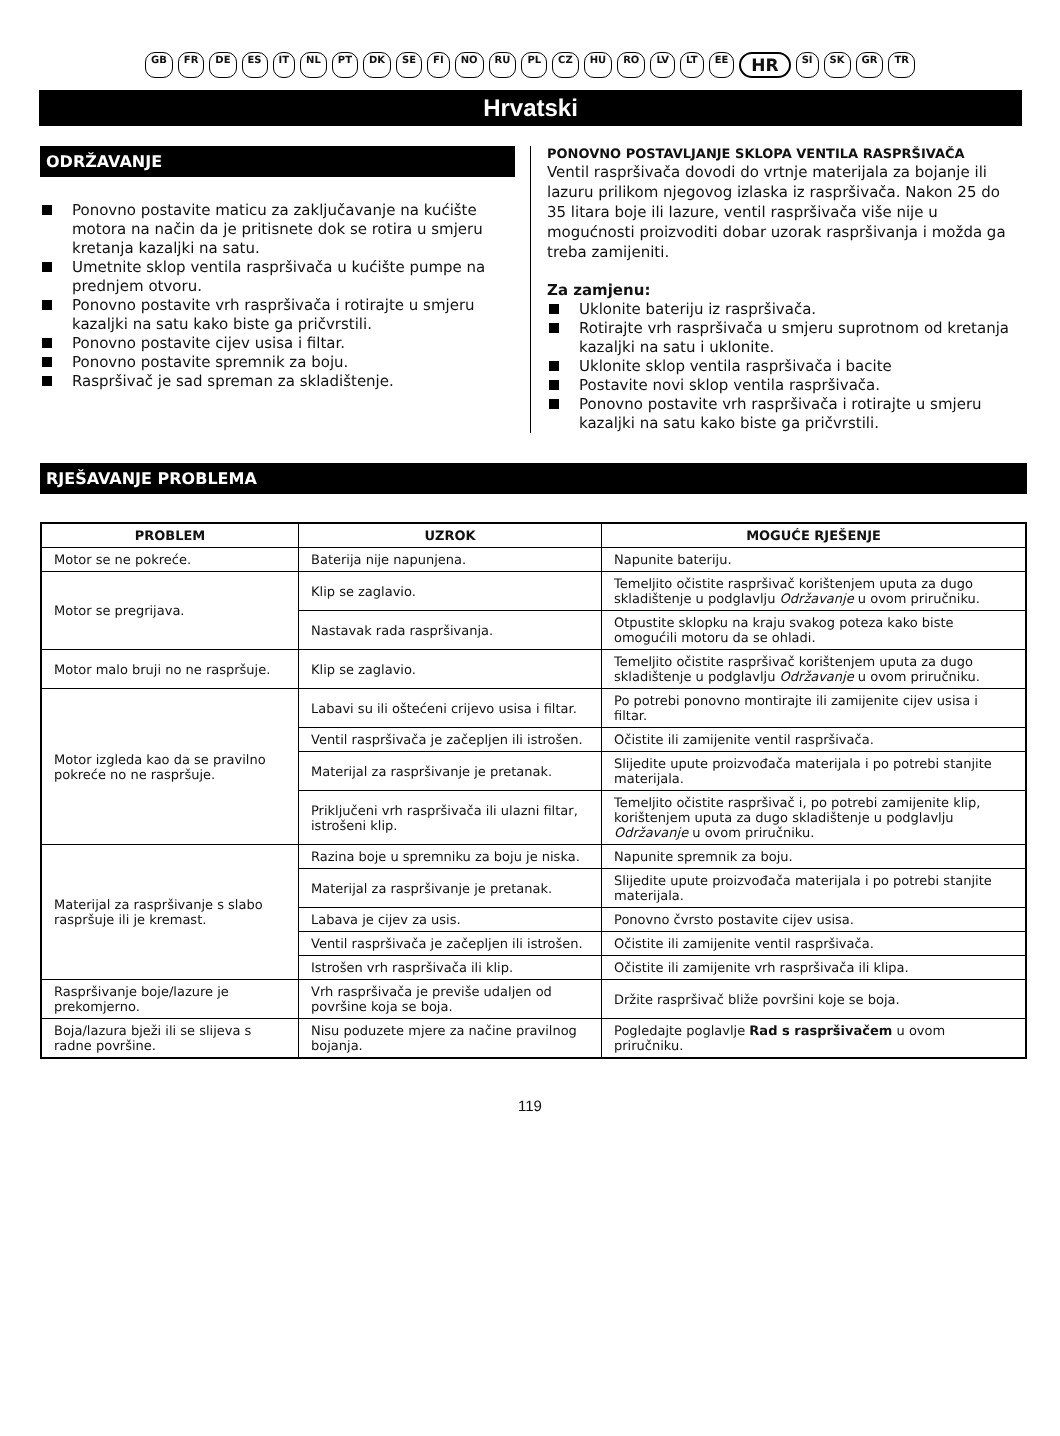GB FR DE ES IT NL PT DK SE FI NO RU PL CZ HU RO LV LT EE HR SI SK GR TR
Hrvatski
ODRŽAVANJE
Ponovno postavite maticu za zaključavanje na kućište motora na način da je pritisnete dok se rotira u smjeru kretanja kazaljki na satu.
Umetnite sklop ventila raspršivača u kućište pumpe na prednjem otvoru.
Ponovno postavite vrh raspršivača i rotirajte u smjeru kazaljki na satu kako biste ga pričvrstili.
Ponovno postavite cijev usisa i filtar.
Ponovno postavite spremnik za boju.
Raspršivač je sad spreman za skladištenje.
PONOVNO POSTAVLJANJE SKLOPA VENTILA RASPRŠIVAČA
Ventil raspršivača dovodi do vrtnje materijala za bojanje ili lazuru prilikom njegovog izlaska iz raspršivača. Nakon 25 do 35 litara boje ili lazure, ventil raspršivača više nije u mogućnosti proizvoditi dobar uzorak raspršivanja i možda ga treba zamijeniti.
Za zamjenu:
Uklonite bateriju iz raspršivača.
Rotirajte vrh raspršivača u smjeru suprotnom od kretanja kazaljki na satu i uklonite.
Uklonite sklop ventila raspršivača i bacite
Postavite novi sklop ventila raspršivača.
Ponovno postavite vrh raspršivača i rotirajte u smjeru kazaljki na satu kako biste ga pričvrstili.
RJEŠAVANJE PROBLEMA
| PROBLEM | UZROK | MOGUĆE RJEŠENJE |
| --- | --- | --- |
| Motor se ne pokreće. | Baterija nije napunjena. | Napunite bateriju. |
| Motor se pregrijava. | Klip se zaglavio. | Temeljito očistite raspršivač korištenjem uputa za dugo skladištenje u podglavlju Održavanje u ovom priručniku. |
| | Nastavak rada raspršivanja. | Otpustite sklopku na kraju svakog poteza kako biste omogućili motoru da se ohladi. |
| Motor malo bruji no ne raspršuje. | Klip se zaglavio. | Temeljito očistite raspršivač korištenjem uputa za dugo skladištenje u podglavlju Održavanje u ovom priručniku. |
| Motor izgleda kao da se pravilno pokreće no ne raspršuje. | Labavi su ili oštećeni crijevo usisa i filtar. | Po potrebi ponovno montirajte ili zamijenite cijev usisa i filtar. |
| | Ventil raspršivača je začepljen ili istrošen. | Očistite ili zamijenite ventil raspršivača. |
| | Materijal za raspršivanje je pretanak. | Slijedite upute proizvođača materijala i po potrebi stanjite materijala. |
| | Priključeni vrh raspršivača ili ulazni filtar, istrošeni klip. | Temeljito očistite raspršivač i, po potrebi zamijenite klip, korištenjem uputa za dugo skladištenje u podglavlju Održavanje u ovom priručniku. |
| Materijal za raspršivanje s slabo raspršuje ili je kremast. | Razina boje u spremniku za boju je niska. | Napunite spremnik za boju. |
| | Materijal za raspršivanje je pretanak. | Slijedite upute proizvođača materijala i po potrebi stanjite materijala. |
| | Labava je cijev za usis. | Ponovno čvrsto postavite cijev usisa. |
| | Ventil raspršivača je začepljen ili istrošen. | Očistite ili zamijenite ventil raspršivača. |
| | Istrošen vrh raspršivača ili klip. | Očistite ili zamijenite vrh raspršivača ili klipa. |
| Raspršivanje boje/lazure je prekomjerno. | Vrh raspršivača je previše udaljen od površine koja se boja. | Držite raspršivač bliže površini koje se boja. |
| Boja/lazura bježi ili se slijeva s radne površine. | Nisu poduzete mjere za načine pravilnog bojanja. | Pogledajte poglavlje Rad s raspršivačem u ovom priručniku. |
119